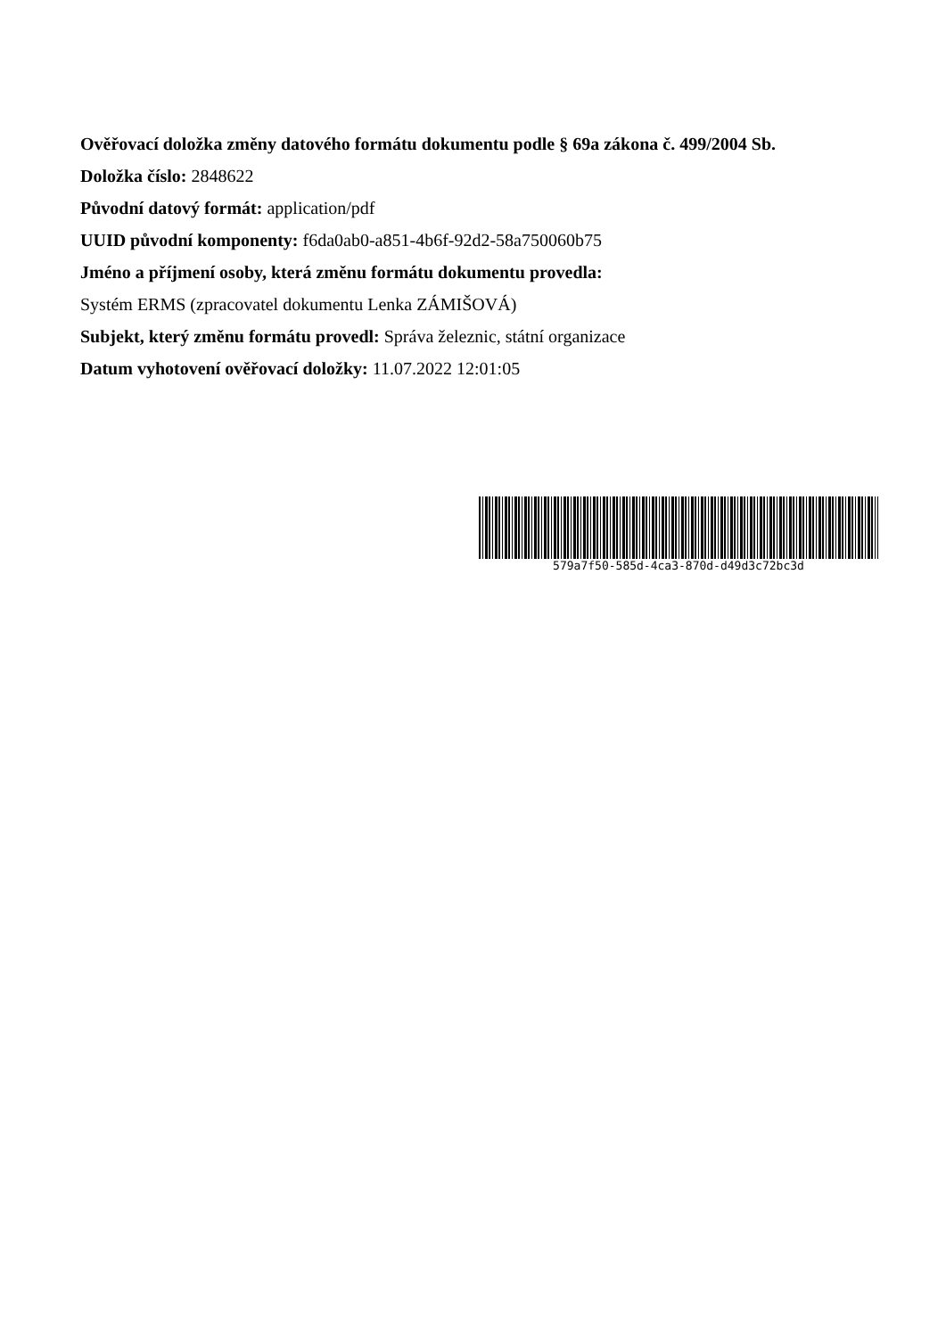Ověřovací doložka změny datového formátu dokumentu podle § 69a zákona č. 499/2004 Sb.
Doložka číslo: 2848622
Původní datový formát: application/pdf
UUID původní komponenty: f6da0ab0-a851-4b6f-92d2-58a750060b75
Jméno a příjmení osoby, která změnu formátu dokumentu provedla:
Systém ERMS (zpracovatel dokumentu Lenka ZÁMIŠOVÁ)
Subjekt, který změnu formátu provedl: Správa železnic, státní organizace
Datum vyhotovení ověřovací doložky: 11.07.2022 12:01:05
579a7f50-585d-4ca3-870d-d49d3c72bc3d